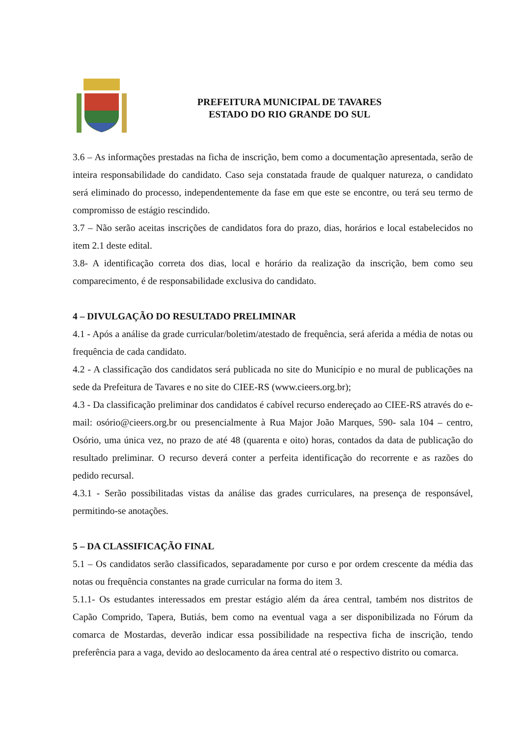PREFEITURA MUNICIPAL DE TAVARES
ESTADO DO RIO GRANDE DO SUL
3.6 – As informações prestadas na ficha de inscrição, bem como a documentação apresentada, serão de inteira responsabilidade do candidato. Caso seja constatada fraude de qualquer natureza, o candidato será eliminado do processo, independentemente da fase em que este se encontre, ou terá seu termo de compromisso de estágio rescindido.
3.7 – Não serão aceitas inscrições de candidatos fora do prazo, dias, horários e local estabelecidos no item 2.1 deste edital.
3.8- A identificação correta dos dias, local e horário da realização da inscrição, bem como seu comparecimento, é de responsabilidade exclusiva do candidato.
4 – DIVULGAÇÃO DO RESULTADO PRELIMINAR
4.1 - Após a análise da grade curricular/boletim/atestado de frequência, será aferida a média de notas ou frequência de cada candidato.
4.2 - A classificação dos candidatos será publicada no site do Município e no mural de publicações na sede da Prefeitura de Tavares e no site do CIEE-RS (www.cieers.org.br);
4.3 - Da classificação preliminar dos candidatos é cabível recurso endereçado ao CIEE-RS através do e-mail: osório@cieers.org.br ou presencialmente à Rua Major João Marques, 590- sala 104 – centro, Osório, uma única vez, no prazo de até 48 (quarenta e oito) horas, contados da data de publicação do resultado preliminar. O recurso deverá conter a perfeita identificação do recorrente e as razões do pedido recursal.
4.3.1 - Serão possibilitadas vistas da análise das grades curriculares, na presença de responsável, permitindo-se anotações.
5 – DA CLASSIFICAÇÃO FINAL
5.1 – Os candidatos serão classificados, separadamente por curso e por ordem crescente da média das notas ou frequência constantes na grade curricular na forma do item 3.
5.1.1- Os estudantes interessados em prestar estágio além da área central, também nos distritos de Capão Comprido, Tapera, Butiás, bem como na eventual vaga a ser disponibilizada no Fórum da comarca de Mostardas, deverão indicar essa possibilidade na respectiva ficha de inscrição, tendo preferência para a vaga, devido ao deslocamento da área central até o respectivo distrito ou comarca.